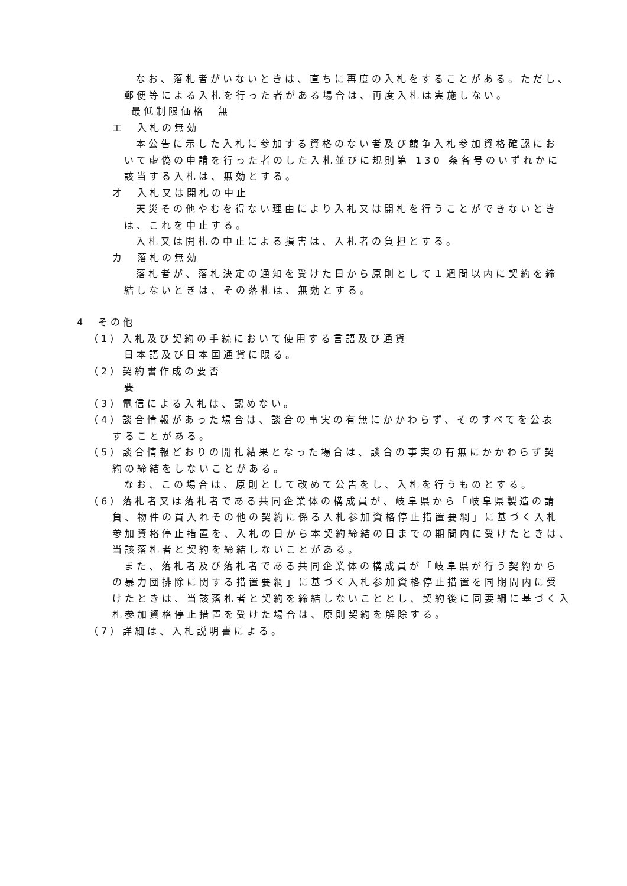なお、落札者がいないときは、直ちに再度の入札をすることがある。ただし、
郵便等による入札を行った者がある場合は、再度入札は実施しない。
最低制限価格　無
エ　入札の無効
本公告に示した入札に参加する資格のない者及び競争入札参加資格確認にお
いて虚偽の申請を行った者のした入札並びに規則第 130 条各号のいずれかに
該当する入札は、無効とする。
オ　入札又は開札の中止
天災その他やむを得ない理由により入札又は開札を行うことができないとき
は、これを中止する。
入札又は開札の中止による損害は、入札者の負担とする。
カ　落札の無効
落札者が、落札決定の通知を受けた日から原則として１週間以内に契約を締
結しないときは、その落札は、無効とする。
4　その他
（1）入札及び契約の手続において使用する言語及び通貨
日本語及び日本国通貨に限る。
（2）契約書作成の要否
要
（3）電信による入札は、認めない。
（4）談合情報があった場合は、談合の事実の有無にかかわらず、そのすべてを公表
することがある。
（5）談合情報どおりの開札結果となった場合は、談合の事実の有無にかかわらず契
約の締結をしないことがある。
なお、この場合は、原則として改めて公告をし、入札を行うものとする。
（6）落札者又は落札者である共同企業体の構成員が、岐阜県から「岐阜県製造の請
負、物件の買入れその他の契約に係る入札参加資格停止措置要綱」に基づく入札
参加資格停止措置を、入札の日から本契約締結の日までの期間内に受けたときは、
当該落札者と契約を締結しないことがある。
また、落札者及び落札者である共同企業体の構成員が「岐阜県が行う契約から
の暴力団排除に関する措置要綱」に基づく入札参加資格停止措置を同期間内に受
けたときは、当該落札者と契約を締結しないこととし、契約後に同要綱に基づく入
札参加資格停止措置を受けた場合は、原則契約を解除する。
（7）詳細は、入札説明書による。